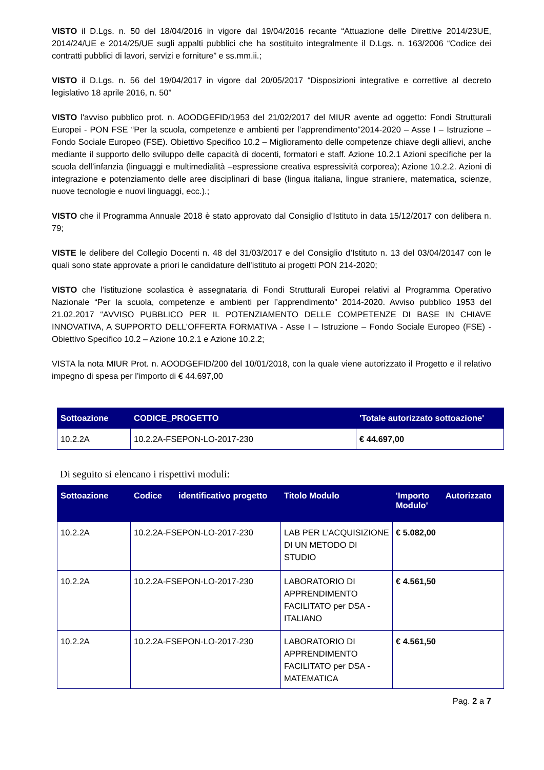VISTO il D.Lgs. n. 50 del 18/04/2016 in vigore dal 19/04/2016 recante “Attuazione delle Direttive 2014/23UE, 2014/24/UE e 2014/25/UE sugli appalti pubblici che ha sostituito integralmente il D.Lgs. n. 163/2006 “Codice dei contratti pubblici di lavori, servizi e forniture” e ss.mm.ii.;
VISTO il D.Lgs. n. 56 del 19/04/2017 in vigore dal 20/05/2017 “Disposizioni integrative e correttive al decreto legislativo 18 aprile 2016, n. 50”
VISTO l'avviso pubblico prot. n. AOODGEFID/1953 del 21/02/2017 del MIUR avente ad oggetto: Fondi Strutturali Europei - PON FSE “Per la scuola, competenze e ambienti per l’apprendimento”2014-2020 – Asse I – Istruzione – Fondo Sociale Europeo (FSE). Obiettivo Specifico 10.2 – Miglioramento delle competenze chiave degli allievi, anche mediante il supporto dello sviluppo delle capacità di docenti, formatori e staff. Azione 10.2.1 Azioni specifiche per la scuola dell’infanzia (linguaggi e multimedialità –espressione creativa espressività corporea); Azione 10.2.2. Azioni di integrazione e potenziamento delle aree disciplinari di base (lingua italiana, lingue straniere, matematica, scienze, nuove tecnologie e nuovi linguaggi, ecc.).;
VISTO che il Programma Annuale 2018 è stato approvato dal Consiglio d’Istituto in data 15/12/2017 con delibera n. 79;
VISTE le delibere del Collegio Docenti n. 48 del 31/03/2017 e del Consiglio d’Istituto n. 13 del 03/04/20147 con le quali sono state approvate a priori le candidature dell’istituto ai progetti PON 214-2020;
VISTO che l’istituzione scolastica è assegnataria di Fondi Strutturali Europei relativi al Programma Operativo Nazionale “Per la scuola, competenze e ambienti per l’apprendimento” 2014-2020. Avviso pubblico 1953 del 21.02.2017 “AVVISO PUBBLICO PER IL POTENZIAMENTO DELLE COMPETENZE DI BASE IN CHIAVE INNOVATIVA, A SUPPORTO DELL’OFFERTA FORMATIVA - Asse I – Istruzione – Fondo Sociale Europeo (FSE) - Obiettivo Specifico 10.2 – Azione 10.2.1 e Azione 10.2.2;
VISTA la nota MIUR Prot. n. AOODGEFID/200 del 10/01/2018, con la quale viene autorizzato il Progetto e il relativo impegno di spesa per l’importo di € 44.697,00
| Sottoazione | CODICE_PROGETTO | 'Totale autorizzato sottoazione' |
| --- | --- | --- |
| 10.2.2A | 10.2.2A-FSEPON-LO-2017-230 | € 44.697,00 |
Di seguito si elencano i rispettivi moduli:
| Sottoazione | Codice identificativo progetto | Titolo Modulo | 'Importo Autorizzato Modulo' |
| --- | --- | --- | --- |
| 10.2.2A | 10.2.2A-FSEPON-LO-2017-230 | LAB PER L'ACQUISIZIONE DI UN METODO DI STUDIO | € 5.082,00 |
| 10.2.2A | 10.2.2A-FSEPON-LO-2017-230 | LABORATORIO DI APPRENDIMENTO FACILITATO per DSA - ITALIANO | € 4.561,50 |
| 10.2.2A | 10.2.2A-FSEPON-LO-2017-230 | LABORATORIO DI APPRENDIMENTO FACILITATO per DSA - MATEMATICA | € 4.561,50 |
Pag. 2 a 7